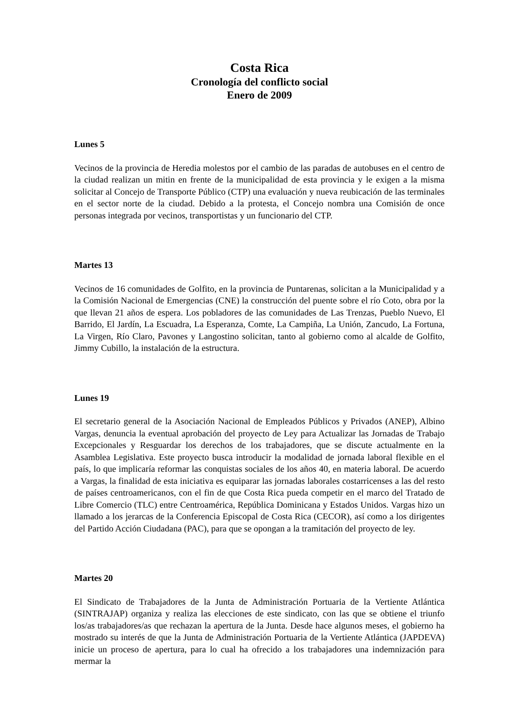Costa Rica
Cronología del conflicto social
Enero de 2009
Lunes 5
Vecinos de la provincia de Heredia molestos por el cambio de las paradas de autobuses en el centro de la ciudad realizan un mitin en frente de la municipalidad de esta provincia y le exigen a la misma solicitar al Concejo de Transporte Público (CTP) una evaluación y nueva reubicación de las terminales en el sector norte de la ciudad. Debido a la protesta, el Concejo nombra una Comisión de once personas integrada por vecinos, transportistas y un funcionario del CTP.
Martes 13
Vecinos de 16 comunidades de Golfito, en la provincia de Puntarenas, solicitan a la Municipalidad y a la Comisión Nacional de Emergencias (CNE) la construcción del puente sobre el río Coto, obra por la que llevan 21 años de espera. Los pobladores de las comunidades de Las Trenzas, Pueblo Nuevo, El Barrido, El Jardín, La Escuadra, La Esperanza, Comte, La Campiña, La Unión, Zancudo, La Fortuna, La Virgen, Río Claro, Pavones y Langostino solicitan, tanto al gobierno como al alcalde de Golfito, Jimmy Cubillo, la instalación de la estructura.
Lunes 19
El secretario general de la Asociación Nacional de Empleados Públicos y Privados (ANEP), Albino Vargas, denuncia la eventual aprobación del proyecto de Ley para Actualizar las Jornadas de Trabajo Excepcionales y Resguardar los derechos de los trabajadores, que se discute actualmente en la Asamblea Legislativa. Este proyecto busca introducir la modalidad de jornada laboral flexible en el país, lo que implicaría reformar las conquistas sociales de los años 40, en materia laboral. De acuerdo a Vargas, la finalidad de esta iniciativa es equiparar las jornadas laborales costarricenses a las del resto de países centroamericanos, con el fin de que Costa Rica pueda competir en el marco del Tratado de Libre Comercio (TLC) entre Centroamérica, República Dominicana y Estados Unidos. Vargas hizo un llamado a los jerarcas de la Conferencia Episcopal de Costa Rica (CECOR), así como a los dirigentes del Partido Acción Ciudadana (PAC), para que se opongan a la tramitación del proyecto de ley.
Martes 20
El Sindicato de Trabajadores de la Junta de Administración Portuaria de la Vertiente Atlántica (SINTRAJAP) organiza y realiza las elecciones de este sindicato, con las que se obtiene el triunfo los/as trabajadores/as que rechazan la apertura de la Junta. Desde hace algunos meses, el gobierno ha mostrado su interés de que la Junta de Administración Portuaria de la Vertiente Atlántica (JAPDEVA) inicie un proceso de apertura, para lo cual ha ofrecido a los trabajadores una indemnización para mermar la